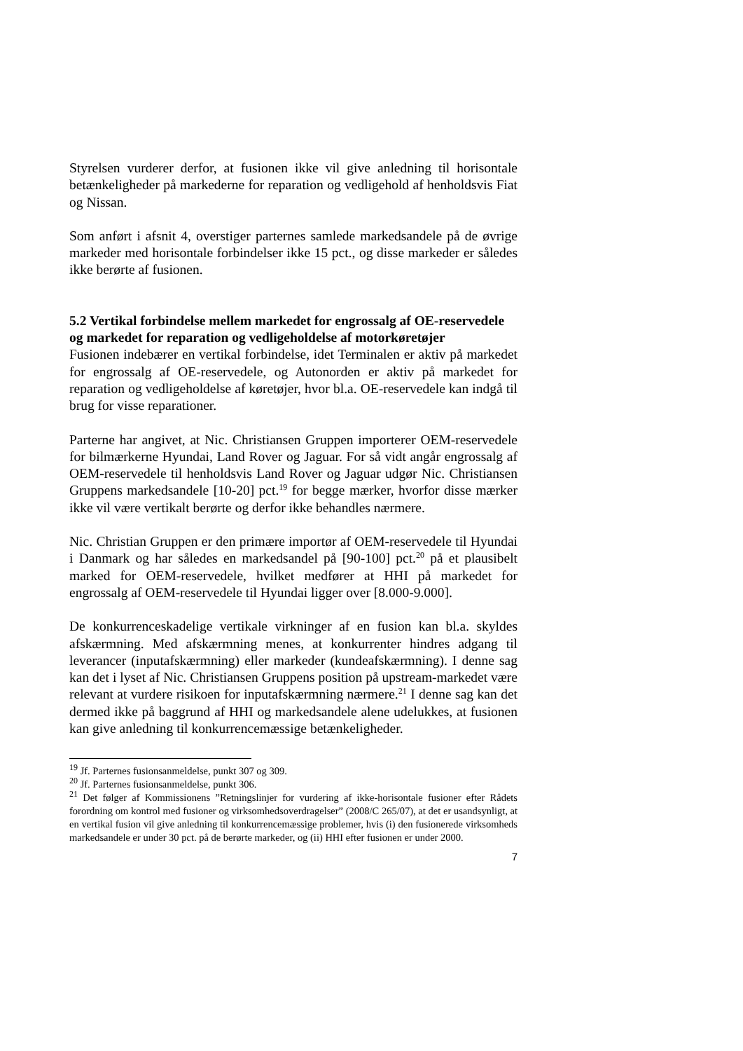Styrelsen vurderer derfor, at fusionen ikke vil give anledning til horisontale betænkeligheder på markederne for reparation og vedligehold af henholdsvis Fiat og Nissan.
Som anført i afsnit 4, overstiger parternes samlede markedsandele på de øvrige markeder med horisontale forbindelser ikke 15 pct., og disse markeder er således ikke berørte af fusionen.
5.2 Vertikal forbindelse mellem markedet for engrossalg af OE-reservedele og markedet for reparation og vedligeholdelse af motorkøretøjer
Fusionen indebærer en vertikal forbindelse, idet Terminalen er aktiv på markedet for engrossalg af OE-reservedele, og Autonorden er aktiv på markedet for reparation og vedligeholdelse af køretøjer, hvor bl.a. OE-reservedele kan indgå til brug for visse reparationer.
Parterne har angivet, at Nic. Christiansen Gruppen importerer OEM-reservedele for bilmærkerne Hyundai, Land Rover og Jaguar. For så vidt angår engrossalg af OEM-reservedele til henholdsvis Land Rover og Jaguar udgør Nic. Christiansen Gruppens markedsandele [10-20] pct.<sup>19</sup> for begge mærker, hvorfor disse mærker ikke vil være vertikalt berørte og derfor ikke behandles nærmere.
Nic. Christian Gruppen er den primære importør af OEM-reservedele til Hyundai i Danmark og har således en markedsandel på [90-100] pct.<sup>20</sup> på et plausibelt marked for OEM-reservedele, hvilket medfører at HHI på markedet for engrossalg af OEM-reservedele til Hyundai ligger over [8.000-9.000].
De konkurrenceskadelige vertikale virkninger af en fusion kan bl.a. skyldes afskærmning. Med afskærmning menes, at konkurrenter hindres adgang til leverancer (inputafskærmning) eller markeder (kundeafskærmning). I denne sag kan det i lyset af Nic. Christiansen Gruppens position på upstream-markedet være relevant at vurdere risikoen for inputafskærmning nærmere.<sup>21</sup> I denne sag kan det dermed ikke på baggrund af HHI og markedsandele alene udelukkes, at fusionen kan give anledning til konkurrencemæssige betænkeligheder.
<sup>19</sup> Jf. Parternes fusionsanmeldelse, punkt 307 og 309.
<sup>20</sup> Jf. Parternes fusionsanmeldelse, punkt 306.
<sup>21</sup> Det følger af Kommissionens ”Retningslinjer for vurdering af ikke-horisontale fusioner efter Rådets forordning om kontrol med fusioner og virksomhedsoverdragelser” (2008/C 265/07), at det er usandsynligt, at en vertikal fusion vil give anledning til konkurrencemæssige problemer, hvis (i) den fusionerede virksomheds markedsandele er under 30 pct. på de berørte markeder, og (ii) HHI efter fusionen er under 2000.
7